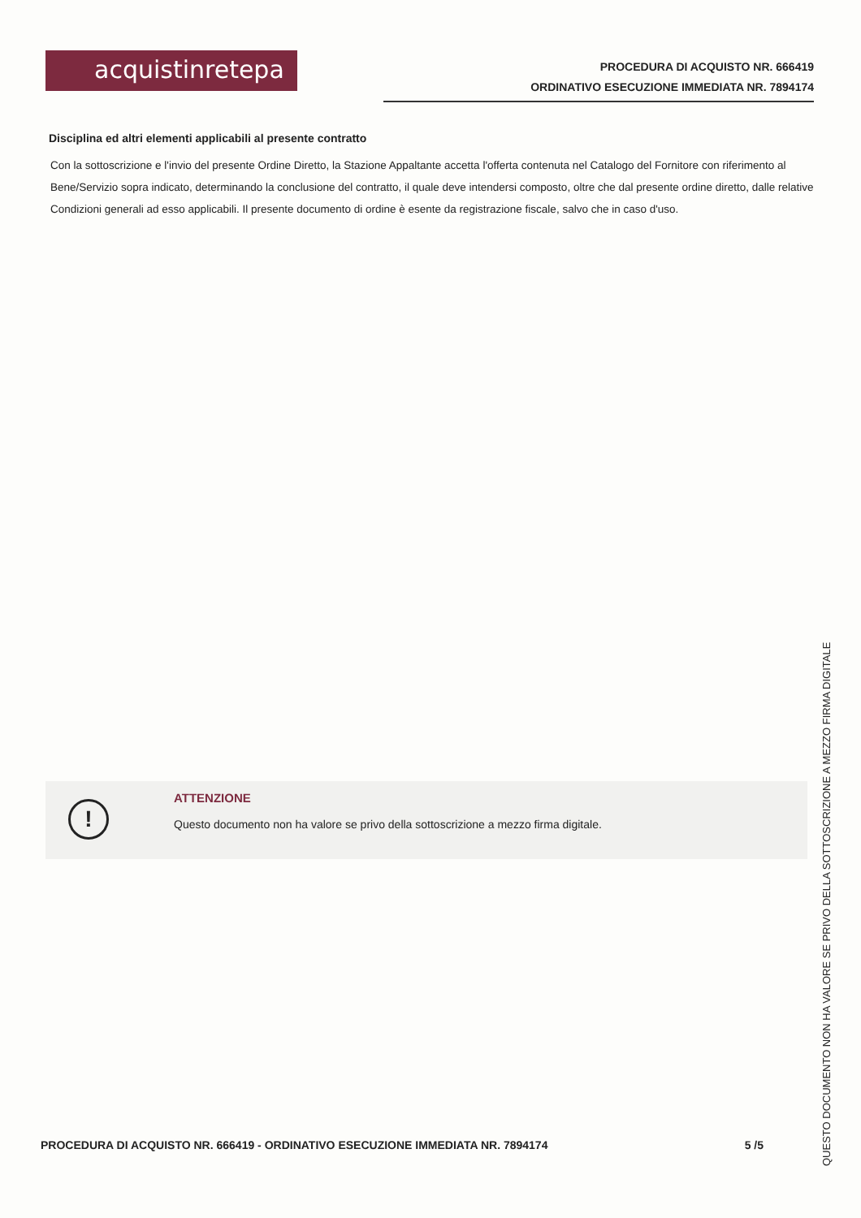acquistinretepa
PROCEDURA DI ACQUISTO NR. 666419
ORDINATIVO ESECUZIONE IMMEDIATA NR. 7894174
Disciplina ed altri elementi applicabili al presente contratto
Con la sottoscrizione e l'invio del presente Ordine Diretto, la Stazione Appaltante accetta l'offerta contenuta nel Catalogo del Fornitore con riferimento al Bene/Servizio sopra indicato, determinando la conclusione del contratto, il quale deve intendersi composto, oltre che dal presente ordine diretto, dalle relative Condizioni generali ad esso applicabili. Il presente documento di ordine è esente da registrazione fiscale, salvo che in caso d'uso.
!
ATTENZIONE
Questo documento non ha valore se privo della sottoscrizione a mezzo firma digitale.
PROCEDURA DI ACQUISTO NR. 666419 - ORDINATIVO ESECUZIONE IMMEDIATA NR. 7894174 5 /5
QUESTO DOCUMENTO NON HA VALORE SE PRIVO DELLA SOTTOSCRIZIONE A MEZZO FIRMA DIGITALE